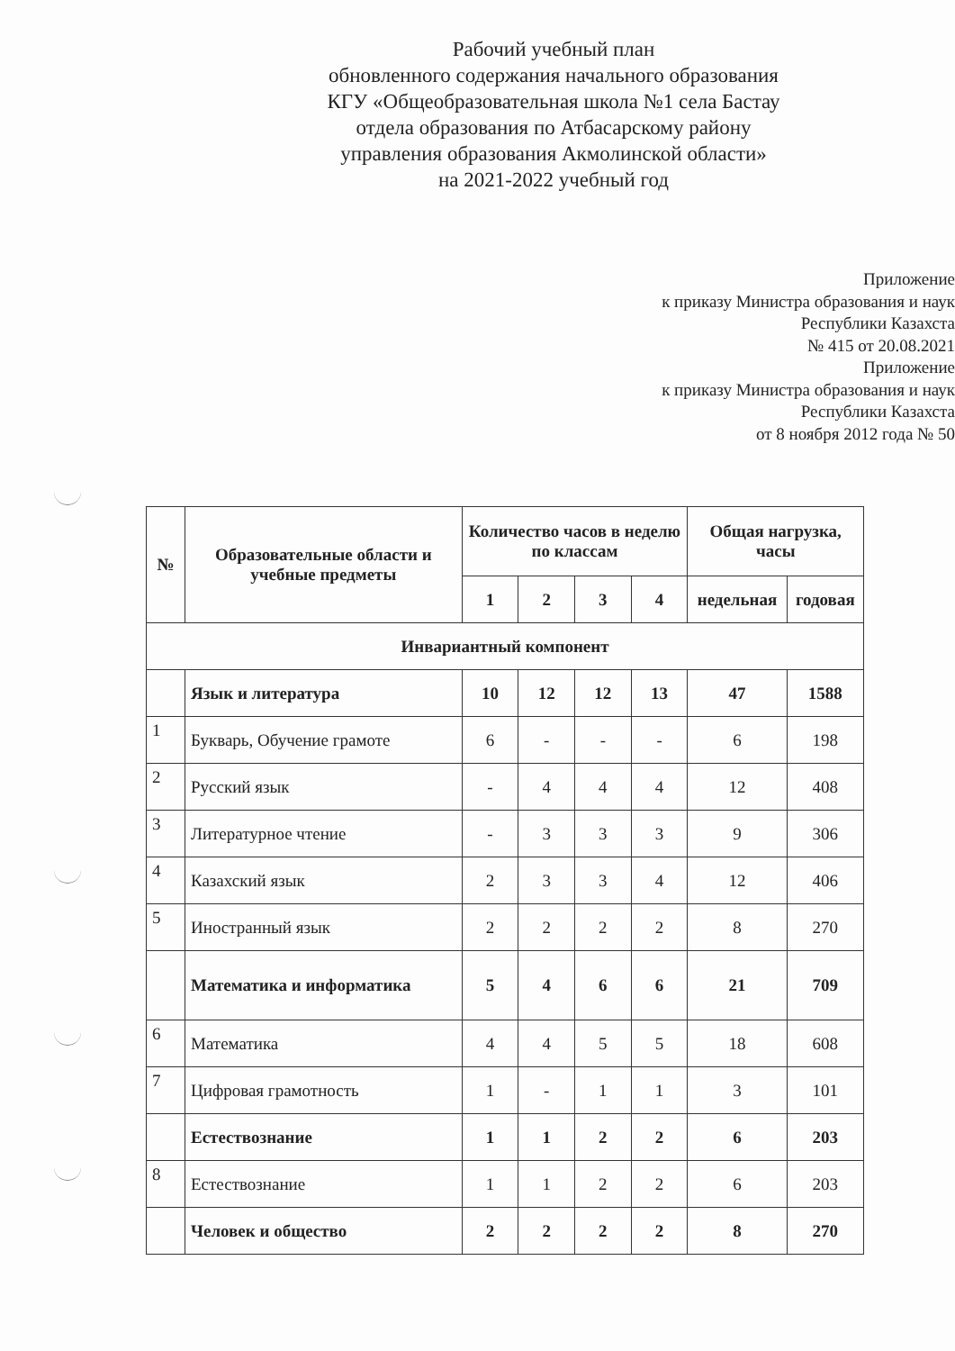Рабочий учебный план
обновленного содержания начального образования
КГУ «Общеобразовательная школа №1 села Бастау
отдела образования по Атбасарскому району
управления образования Акмолинской области»
на 2021-2022 учебный год
Приложение
к приказу Министра образования и наук
Республики Казахста
№ 415 от 20.08.2021
Приложение
к приказу Министра образования и наук
Республики Казахста
от 8 ноября 2012 года № 50
| № | Образовательные области и учебные предметы | Количество часов в неделю по классам | | | | Общая нагрузка, часы | |
| --- | --- | --- | --- | --- | --- | --- | --- |
| | | 1 | 2 | 3 | 4 | недельная | годовая |
| Инвариантный компонент | | | | | | | |
| | Язык и литература | 10 | 12 | 12 | 13 | 47 | 1588 |
| 1 | Букварь, Обучение грамоте | 6 | - | - | - | 6 | 198 |
| 2 | Русский язык | - | 4 | 4 | 4 | 12 | 408 |
| 3 | Литературное чтение | - | 3 | 3 | 3 | 9 | 306 |
| 4 | Казахский язык | 2 | 3 | 3 | 4 | 12 | 406 |
| 5 | Иностранный язык | 2 | 2 | 2 | 2 | 8 | 270 |
| | Математика и информатика | 5 | 4 | 6 | 6 | 21 | 709 |
| 6 | Математика | 4 | 4 | 5 | 5 | 18 | 608 |
| 7 | Цифровая грамотность | 1 | - | 1 | 1 | 3 | 101 |
| | Естествознание | 1 | 1 | 2 | 2 | 6 | 203 |
| 8 | Естествознание | 1 | 1 | 2 | 2 | 6 | 203 |
| | Человек и общество | 2 | 2 | 2 | 2 | 8 | 270 |